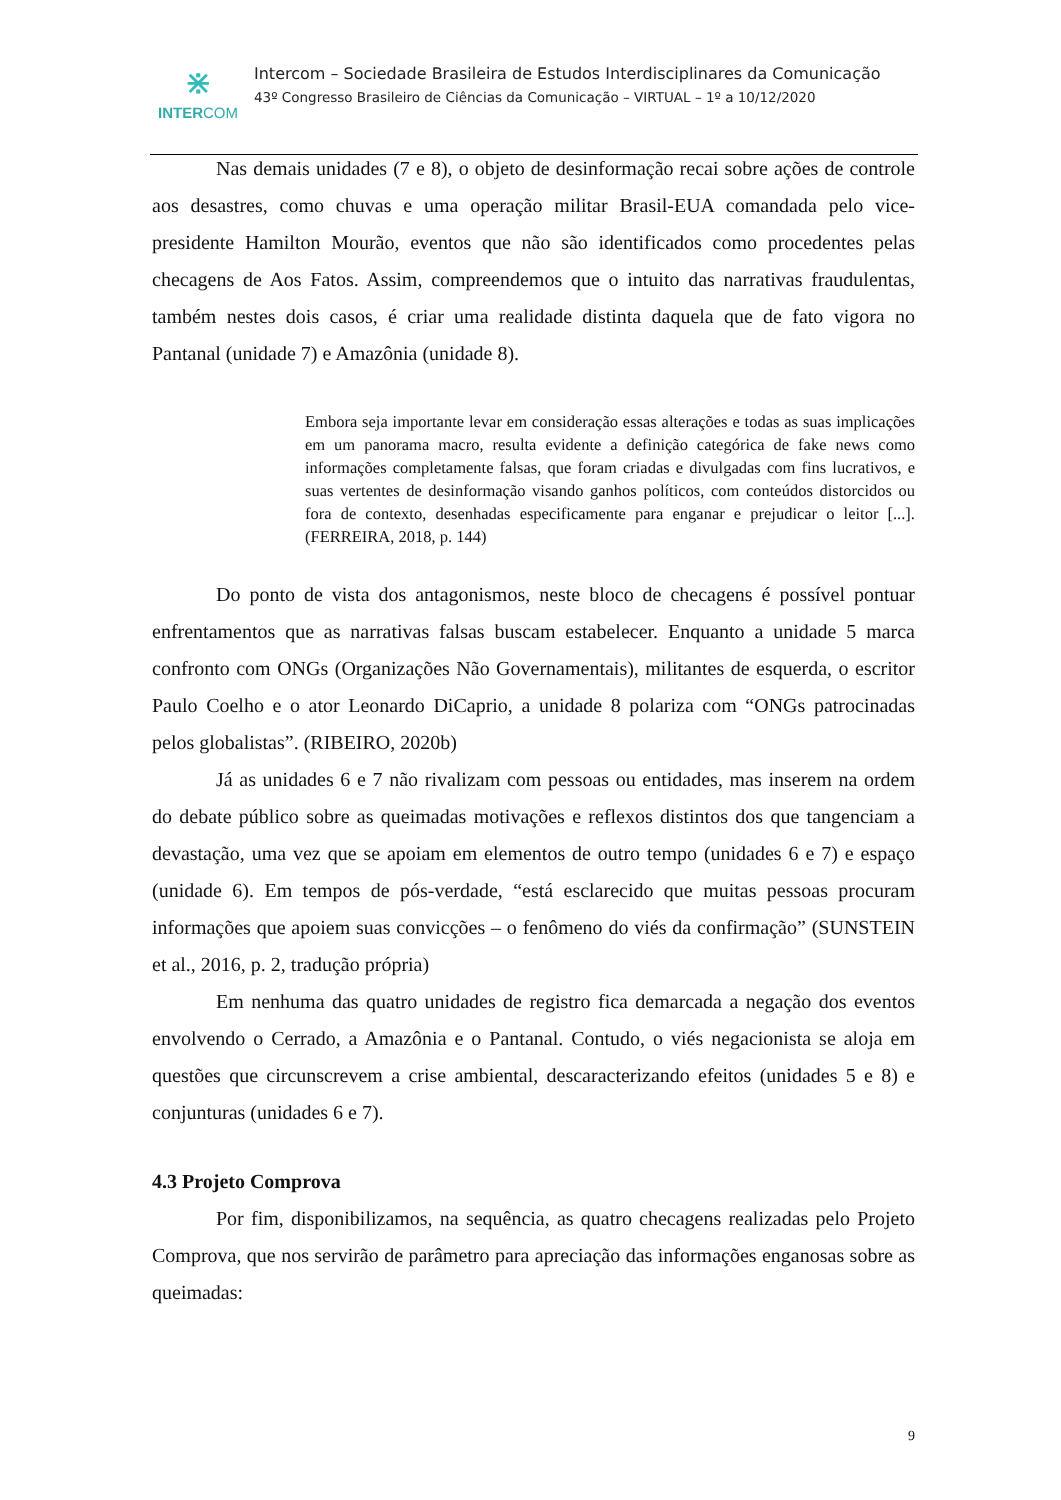⋇
INTERCOM
Intercom – Sociedade Brasileira de Estudos Interdisciplinares da Comunicação
43º Congresso Brasileiro de Ciências da Comunicação – VIRTUAL – 1º a 10/12/2020
Nas demais unidades (7 e 8), o objeto de desinformação recai sobre ações de controle aos desastres, como chuvas e uma operação militar Brasil-EUA comandada pelo vice-presidente Hamilton Mourão, eventos que não são identificados como procedentes pelas checagens de Aos Fatos. Assim, compreendemos que o intuito das narrativas fraudulentas, também nestes dois casos, é criar uma realidade distinta daquela que de fato vigora no Pantanal (unidade 7) e Amazônia (unidade 8).
Embora seja importante levar em consideração essas alterações e todas as suas implicações em um panorama macro, resulta evidente a definição categórica de fake news como informações completamente falsas, que foram criadas e divulgadas com fins lucrativos, e suas vertentes de desinformação visando ganhos políticos, com conteúdos distorcidos ou fora de contexto, desenhadas especificamente para enganar e prejudicar o leitor [...]. (FERREIRA, 2018, p. 144)
Do ponto de vista dos antagonismos, neste bloco de checagens é possível pontuar enfrentamentos que as narrativas falsas buscam estabelecer. Enquanto a unidade 5 marca confronto com ONGs (Organizações Não Governamentais), militantes de esquerda, o escritor Paulo Coelho e o ator Leonardo DiCaprio, a unidade 8 polariza com “ONGs patrocinadas pelos globalistas”. (RIBEIRO, 2020b)
Já as unidades 6 e 7 não rivalizam com pessoas ou entidades, mas inserem na ordem do debate público sobre as queimadas motivações e reflexos distintos dos que tangenciam a devastação, uma vez que se apoiam em elementos de outro tempo (unidades 6 e 7) e espaço (unidade 6). Em tempos de pós-verdade, “está esclarecido que muitas pessoas procuram informações que apoiem suas convicções – o fenômeno do viés da confirmação” (SUNSTEIN et al., 2016, p. 2, tradução própria)
Em nenhuma das quatro unidades de registro fica demarcada a negação dos eventos envolvendo o Cerrado, a Amazônia e o Pantanal. Contudo, o viés negacionista se aloja em questões que circunscrevem a crise ambiental, descaracterizando efeitos (unidades 5 e 8) e conjunturas (unidades 6 e 7).
4.3 Projeto Comprova
Por fim, disponibilizamos, na sequência, as quatro checagens realizadas pelo Projeto Comprova, que nos servirão de parâmetro para apreciação das informações enganosas sobre as queimadas:
9